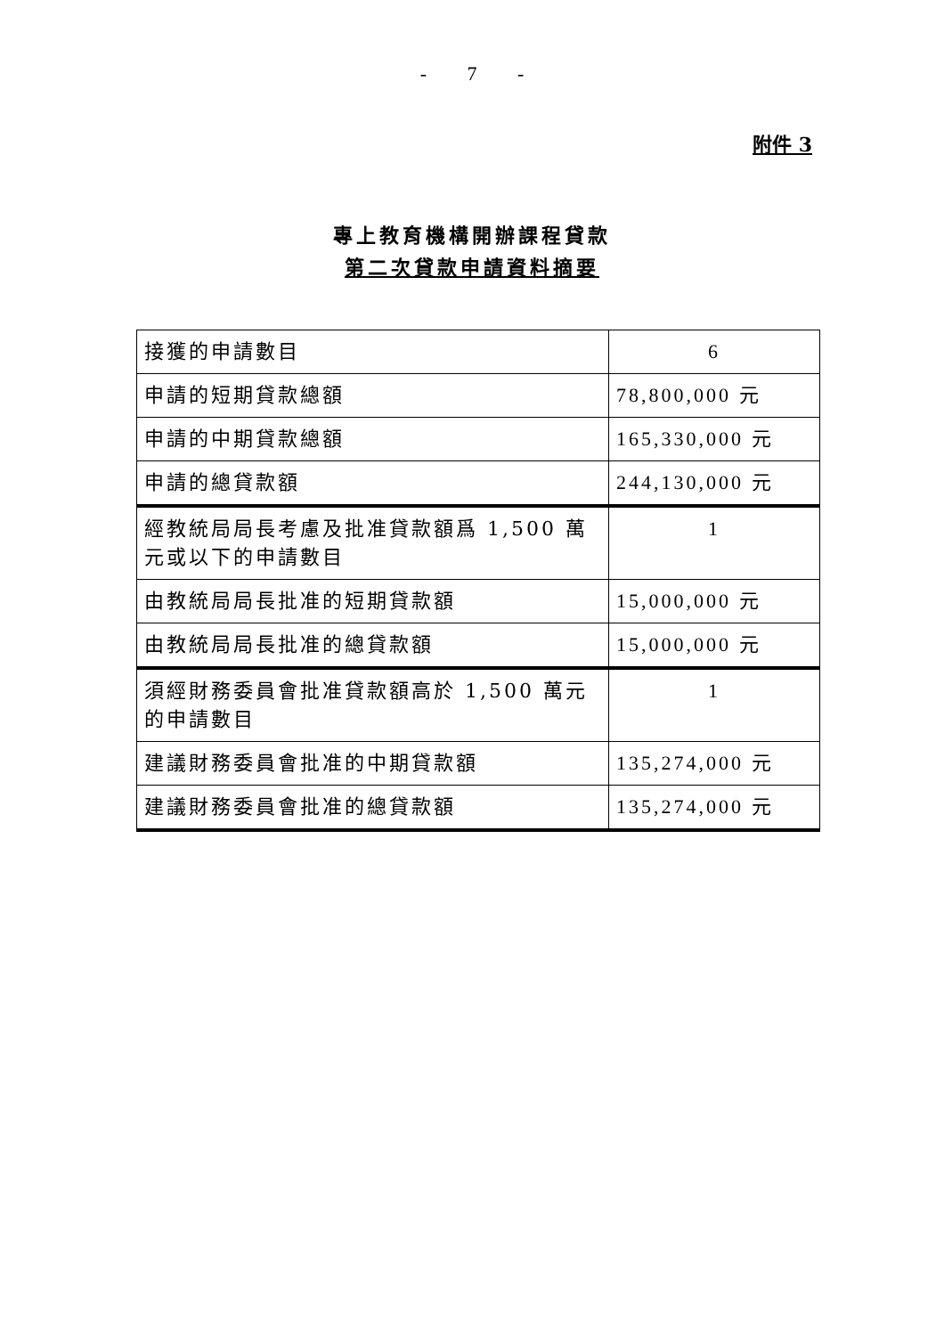- 7 -
附件 3
專上教育機構開辦課程貸款
第二次貸款申請資料摘要
| 接獲的申請數目 | 6 |
| 申請的短期貸款總額 | 78,800,000 元 |
| 申請的中期貸款總額 | 165,330,000 元 |
| 申請的總貸款額 | 244,130,000 元 |
| 經教統局局長考慮及批准貸款額爲 1,500 萬元或以下的申請數目 | 1 |
| 由教統局局長批准的短期貸款額 | 15,000,000 元 |
| 由教統局局長批准的總貸款額 | 15,000,000 元 |
| 須經財務委員會批准貸款額高於 1,500 萬元的申請數目 | 1 |
| 建議財務委員會批准的中期貸款額 | 135,274,000 元 |
| 建議財務委員會批准的總貸款額 | 135,274,000 元 |